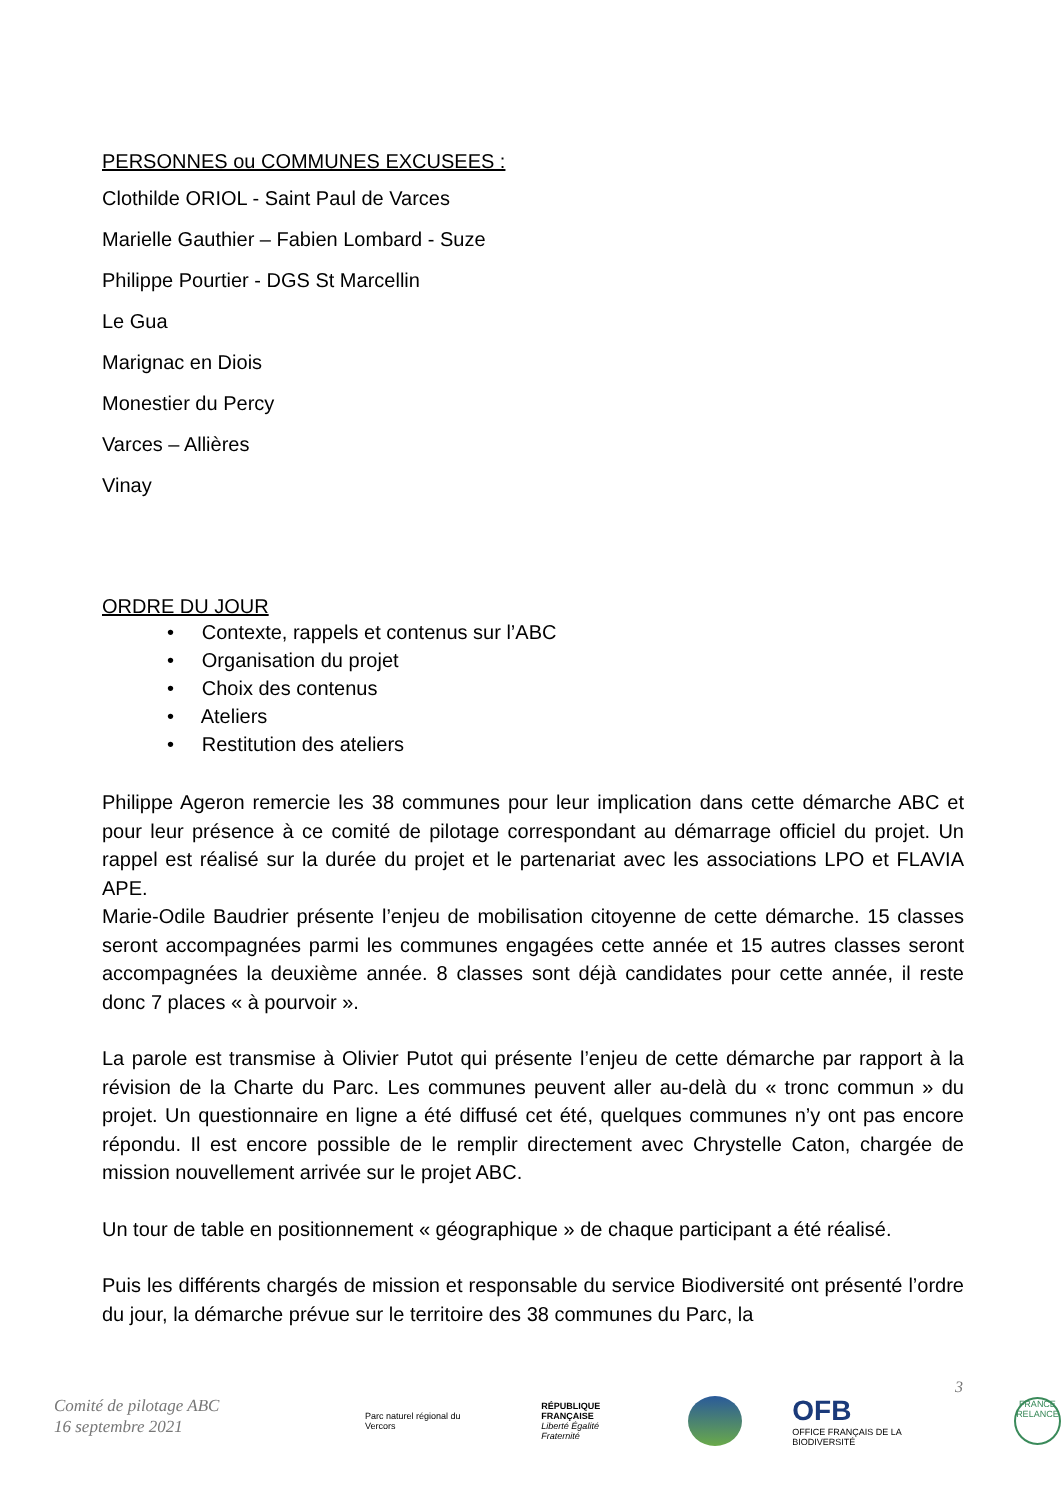PERSONNES ou COMMUNES EXCUSEES :
Clothilde ORIOL - Saint Paul de Varces
Marielle Gauthier – Fabien Lombard - Suze
Philippe Pourtier - DGS St Marcellin
Le Gua
Marignac en Diois
Monestier du Percy
Varces – Allières
Vinay
ORDRE DU JOUR
• Contexte, rappels et contenus sur l’ABC
• Organisation du projet
• Choix des contenus
• Ateliers
• Restitution des ateliers
Philippe Ageron remercie les 38 communes pour leur implication dans cette démarche ABC et pour leur présence à ce comité de pilotage correspondant au démarrage officiel du projet. Un rappel est réalisé sur la durée du projet et le partenariat avec les associations LPO et FLAVIA APE.
Marie-Odile Baudrier présente l’enjeu de mobilisation citoyenne de cette démarche. 15 classes seront accompagnées parmi les communes engagées cette année et 15 autres classes seront accompagnées la deuxième année. 8 classes sont déjà candidates pour cette année, il reste donc 7 places « à pourvoir ».
La parole est transmise à Olivier Putot qui présente l’enjeu de cette démarche par rapport à la révision de la Charte du Parc. Les communes peuvent aller au-delà du « tronc commun » du projet. Un questionnaire en ligne a été diffusé cet été, quelques communes n’y ont pas encore répondu. Il est encore possible de le remplir directement avec Chrystelle Caton, chargée de mission nouvellement arrivée sur le projet ABC.
Un tour de table en positionnement « géographique » de chaque participant a été réalisé.
Puis les différents chargés de mission et responsable du service Biodiversité ont présenté l’ordre du jour, la démarche prévue sur le territoire des 38 communes du Parc, la
3
Comité de pilotage ABC
16 septembre 2021
Parc naturel régional du Vercors
RÉPUBLIQUE
FRANÇAISE
Liberté Égalité Fraternité
OFB
OFFICE FRANÇAIS DE LA BIODIVERSITÉ
FRANCE RELANCE